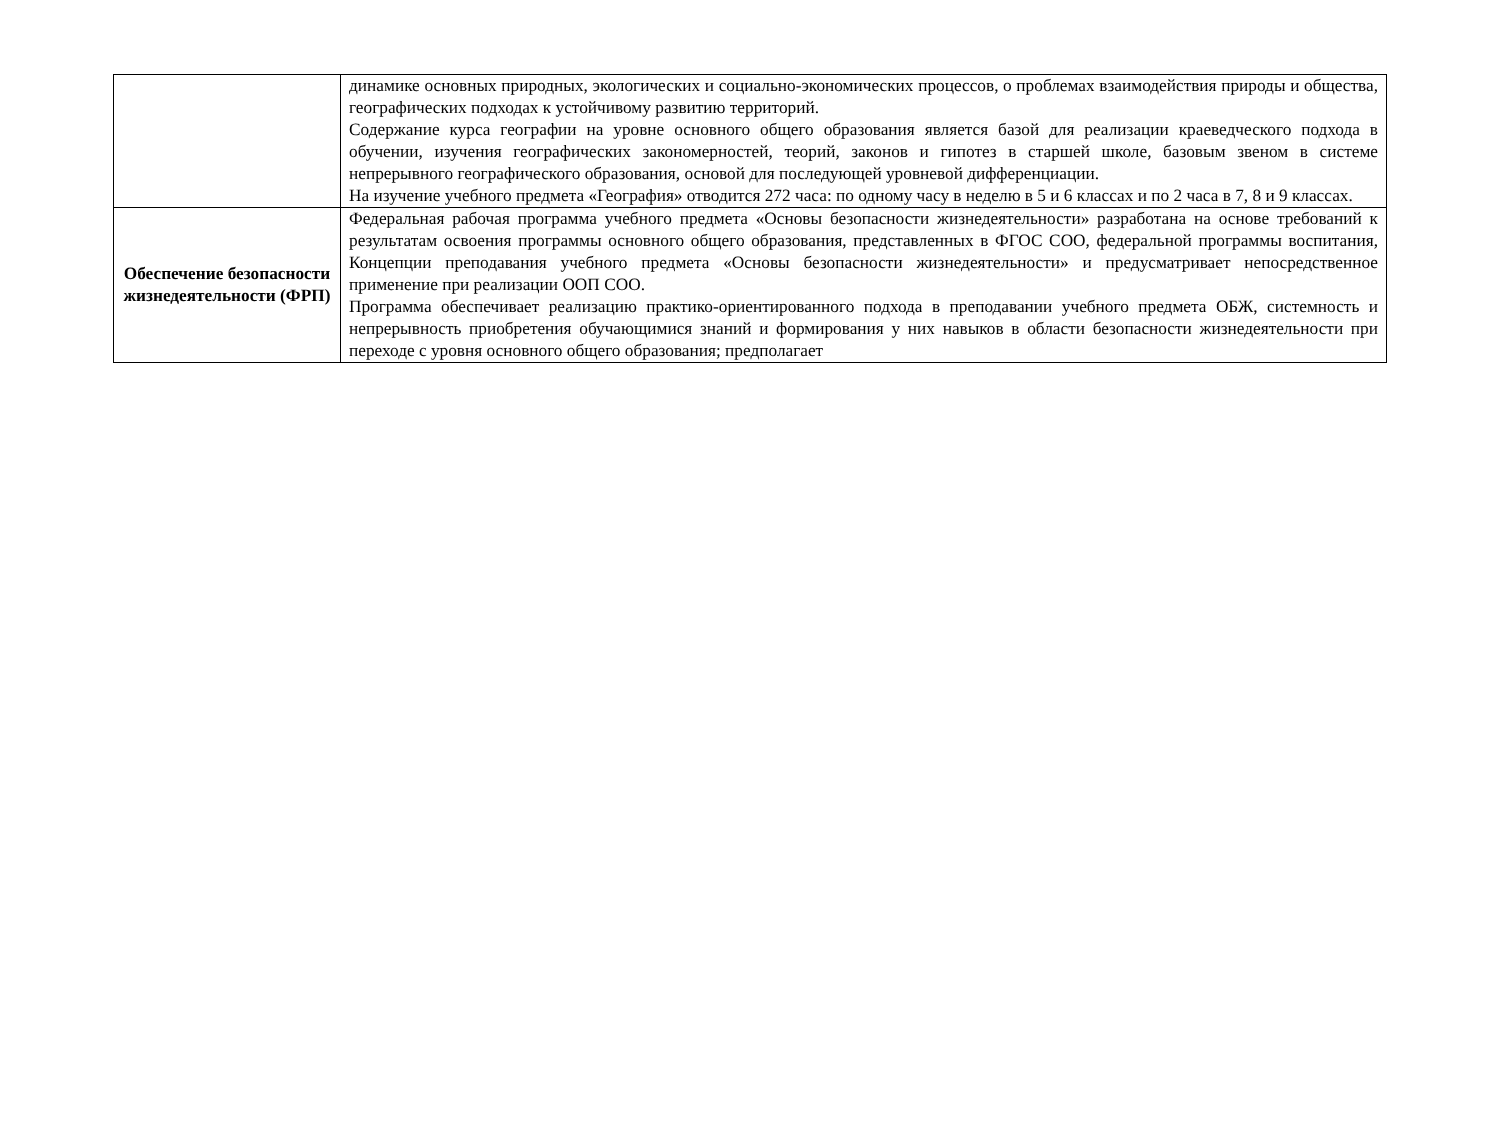| | динамике основных природных, экологических и социально-экономических процессов, о проблемах взаимодействия природы и общества, географических подходах к устойчивому развитию территорий. Содержание курса географии на уровне основного общего образования является базой для реализации краеведческого подхода в обучении, изучения географических закономерностей, теорий, законов и гипотез в старшей школе, базовым звеном в системе непрерывного географического образования, основой для последующей уровневой дифференциации. На изучение учебного предмета «География» отводится 272 часа: по одному часу в неделю в 5 и 6 классах и по 2 часа в 7, 8 и 9 классах. |
| Обеспечение безопасности жизнедеятельности (ФРП) | Федеральная рабочая программа учебного предмета «Основы безопасности жизнедеятельности» разработана на основе требований к результатам освоения программы основного общего образования, представленных в ФГОС СОО, федеральной программы воспитания, Концепции преподавания учебного предмета «Основы безопасности жизнедеятельности» и предусматривает непосредственное применение при реализации ООП СОО. Программа обеспечивает реализацию практико-ориентированного подхода в преподавании учебного предмета ОБЖ, системность и непрерывность приобретения обучающимися знаний и формирования у них навыков в области безопасности жизнедеятельности при переходе с уровня основного общего образования; предполагает |